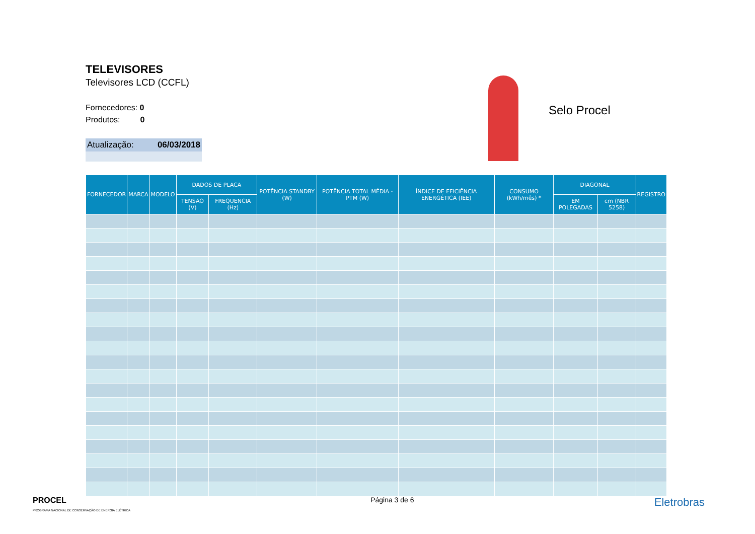TELEVISORES
Televisores LCD (CCFL)
Fornecedores: 0
Produtos: 0
Atualização: 06/03/2018
Selo Procel
| FORNECEDOR | MARCA | MODELO | DADOS DE PLACA | | POTÊNCIA STANDBY (W) | POTÊNCIA TOTAL MÉDIA - PTM (W) | ÍNDICE DE EFICIÊNCIA ENERGÉTICA (IEE) | CONSUMO (kWh/mês) * | DIAGONAL | | REGISTRO |
| --- | --- | --- | --- | --- | --- | --- | --- | --- | --- | --- | --- |
| | | | TENSÃO (V) | FREQUENCIA (Hz) | | | | | EM POLEGADAS | cm (NBR 5258) | |
PROCEL
PROGRAMA NACIONAL DE CONSERVAÇÃO DE ENERGIA ELÉTRICA
Página 3 de 6
Eletrobras